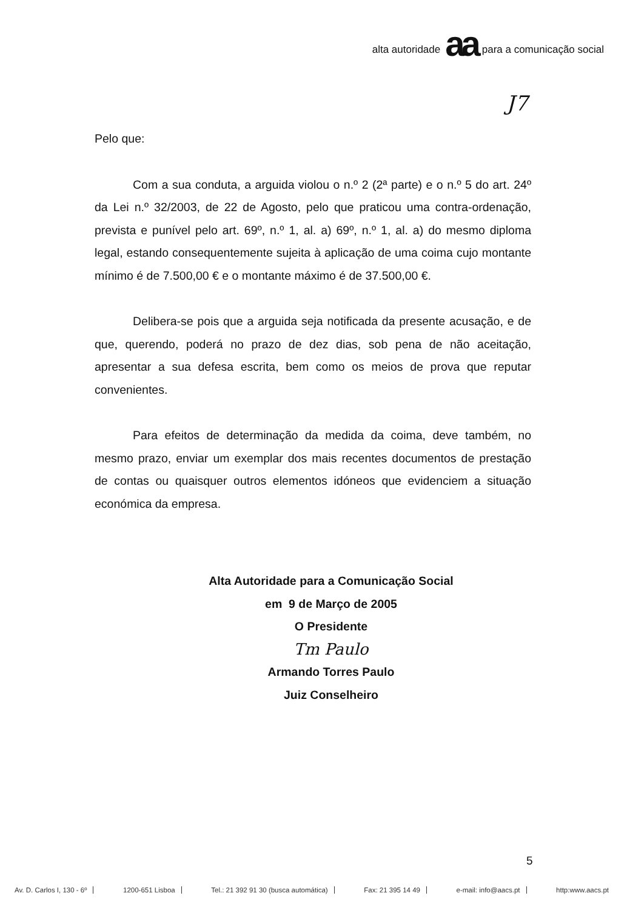alta autoridade aa para a comunicação social
J7
Pelo que:
Com a sua conduta, a arguida violou o n.º 2 (2ª parte) e o n.º 5 do art. 24º da Lei n.º 32/2003, de 22 de Agosto, pelo que praticou uma contra-ordenação, prevista e punível pelo art. 69º, n.º 1, al. a) 69º, n.º 1, al. a) do mesmo diploma legal, estando consequentemente sujeita à aplicação de uma coima cujo montante mínimo é de 7.500,00 € e o montante máximo é de 37.500,00 €.
Delibera-se pois que a arguida seja notificada da presente acusação, e de que, querendo, poderá no prazo de dez dias, sob pena de não aceitação, apresentar a sua defesa escrita, bem como os meios de prova que reputar convenientes.
Para efeitos de determinação da medida da coima, deve também, no mesmo prazo, enviar um exemplar dos mais recentes documentos de prestação de contas ou quaisquer outros elementos idóneos que evidenciem a situação económica da empresa.
Alta Autoridade para a Comunicação Social
em 9 de Março de 2005
O Presidente
Tm Paulo
Armando Torres Paulo
Juiz Conselheiro
5
Av. D. Carlos I, 130 - 6º 1200-651 Lisboa Tel.: 21 392 91 30 (busca automática) Fax: 21 395 14 49 e-mail: info@aacs.pt http:www.aacs.pt